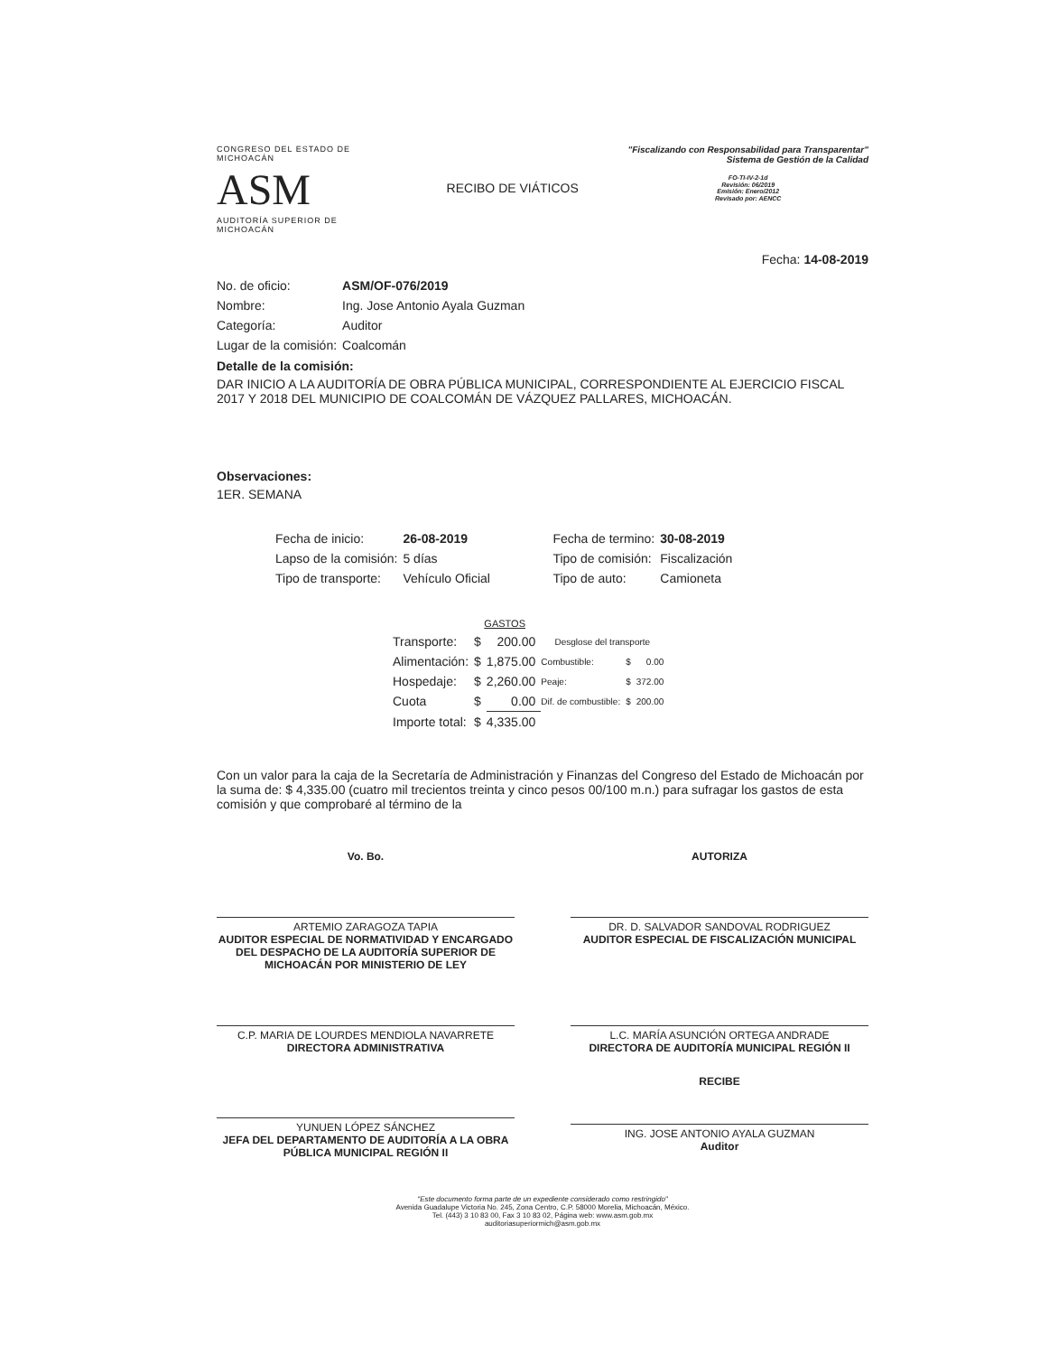CONGRESO DEL ESTADO DE MICHOACÁN
ASM
AUDITORÍA SUPERIOR DE MICHOACÁN
RECIBO DE VIÁTICOS
"Fiscalizando con Responsabilidad para Transparentar"
Sistema de Gestión de la Calidad
FO-TI-IV-2-1d
Revisión: 06/2019
Emisión: Enero/2012
Revisado por: AENCC
Fecha: 14-08-2019
| No. de oficio: | ASM/OF-076/2019 |
| Nombre: | Ing. Jose Antonio Ayala Guzman |
| Categoría: | Auditor |
| Lugar de la comisión: | Coalcomán |
Detalle de la comisión:
DAR INICIO A LA AUDITORÍA DE OBRA PÚBLICA MUNICIPAL, CORRESPONDIENTE AL EJERCICIO FISCAL 2017 Y 2018 DEL MUNICIPIO DE COALCOMÁN DE VÁZQUEZ PALLARES, MICHOACÁN.
Observaciones:
1ER. SEMANA
| Fecha de inicio: | 26-08-2019 | Fecha de termino: | 30-08-2019 |
| Lapso de la comisión: | 5 días | Tipo de comisión: | Fiscalización |
| Tipo de transporte: | Vehículo Oficial | Tipo de auto: | Camioneta |
| | GASTOS | | | | |
| Transporte: | $ | 200.00 | Desglose del transporte | | |
| Alimentación: | $ | 1,875.00 | Combustible: | $ | 0.00 |
| Hospedaje: | $ | 2,260.00 | Peaje: | $ | 372.00 |
| Cuota | $ | 0.00 | Dif. de combustible: | $ | 200.00 |
| Importe total: | $ | 4,335.00 | | | |
Con un valor para la caja de la Secretaría de Administración y Finanzas del Congreso del Estado de Michoacán por la suma de: $ 4,335.00 (cuatro mil trecientos treinta y cinco pesos 00/100 m.n.) para sufragar los gastos de esta comisión y que comprobaré al término de la
Vo. Bo. AUTORIZA
ARTEMIO ZARAGOZA TAPIA
AUDITOR ESPECIAL DE NORMATIVIDAD Y ENCARGADO DEL DESPACHO DE LA AUDITORÍA SUPERIOR DE MICHOACÁN POR MINISTERIO DE LEY
DR. D. SALVADOR SANDOVAL RODRIGUEZ
AUDITOR ESPECIAL DE FISCALIZACIÓN MUNICIPAL
C.P. MARIA DE LOURDES MENDIOLA NAVARRETE
DIRECTORA ADMINISTRATIVA
L.C. MARÍA ASUNCIÓN ORTEGA ANDRADE
DIRECTORA DE AUDITORÍA MUNICIPAL REGIÓN II
YUNUEN LÓPEZ SÁNCHEZ
JEFA DEL DEPARTAMENTO DE AUDITORÍA A LA OBRA PÚBLICA MUNICIPAL REGIÓN II
RECIBE
ING. JOSE ANTONIO AYALA GUZMAN
Auditor
"Este documento forma parte de un expediente considerado como restringido"
Avenida Guadalupe Victoria No. 245, Zona Centro, C.P. 58000 Morelia, Michoacán, México.
Tel. (443) 3 10 83 00, Fax 3 10 83 02, Página web: www.asm.gob.mx
auditoriasuperiormich@asm.gob.mx